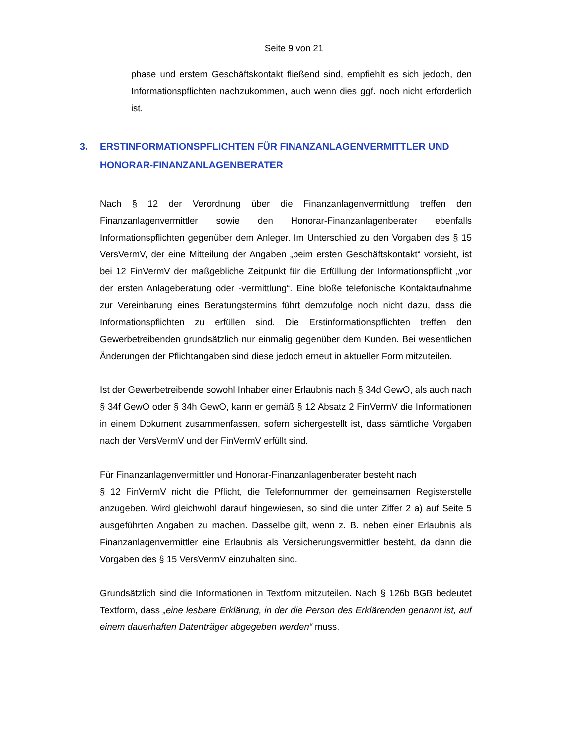Seite 9 von 21
phase und erstem Geschäftskontakt fließend sind, empfiehlt es sich jedoch, den Informationspflichten nachzukommen, auch wenn dies ggf. noch nicht erforderlich ist.
3. ERSTINFORMATIONSPFLICHTEN FÜR FINANZANLAGENVERMITTLER UND HONORAR-FINANZANLAGENBERATER
Nach § 12 der Verordnung über die Finanzanlagenvermittlung treffen den Finanzanlagenvermittler sowie den Honorar-Finanzanlagenberater ebenfalls Informationspflichten gegenüber dem Anleger. Im Unterschied zu den Vorgaben des § 15 VersVermV, der eine Mitteilung der Angaben „beim ersten Geschäftskontakt“ vorsieht, ist bei 12 FinVermV der maßgebliche Zeitpunkt für die Erfüllung der Informationspflicht „vor der ersten Anlageberatung oder -vermittlung“. Eine bloße telefonische Kontaktaufnahme zur Vereinbarung eines Beratungstermins führt demzufolge noch nicht dazu, dass die Informationspflichten zu erfüllen sind. Die Erstinformationspflichten treffen den Gewerbetreibenden grundsätzlich nur einmalig gegenüber dem Kunden. Bei wesentlichen Änderungen der Pflichtangaben sind diese jedoch erneut in aktueller Form mitzuteilen.
Ist der Gewerbetreibende sowohl Inhaber einer Erlaubnis nach § 34d GewO, als auch nach § 34f GewO oder § 34h GewO, kann er gemäß § 12 Absatz 2 FinVermV die Informationen in einem Dokument zusammenfassen, sofern sichergestellt ist, dass sämtliche Vorgaben nach der VersVermV und der FinVermV erfüllt sind.
Für Finanzanlagenvermittler und Honorar-Finanzanlagenberater besteht nach
§ 12 FinVermV nicht die Pflicht, die Telefonnummer der gemeinsamen Registerstelle anzugeben. Wird gleichwohl darauf hingewiesen, so sind die unter Ziffer 2 a) auf Seite 5 ausgeführten Angaben zu machen. Dasselbe gilt, wenn z. B. neben einer Erlaubnis als Finanzanlagenvermittler eine Erlaubnis als Versicherungsvermittler besteht, da dann die Vorgaben des § 15 VersVermV einzuhalten sind.
Grundsätzlich sind die Informationen in Textform mitzuteilen. Nach § 126b BGB bedeutet Textform, dass „eine lesbare Erklärung, in der die Person des Erklärenden genannt ist, auf einem dauerhaften Datenträger abgegeben werden“ muss.